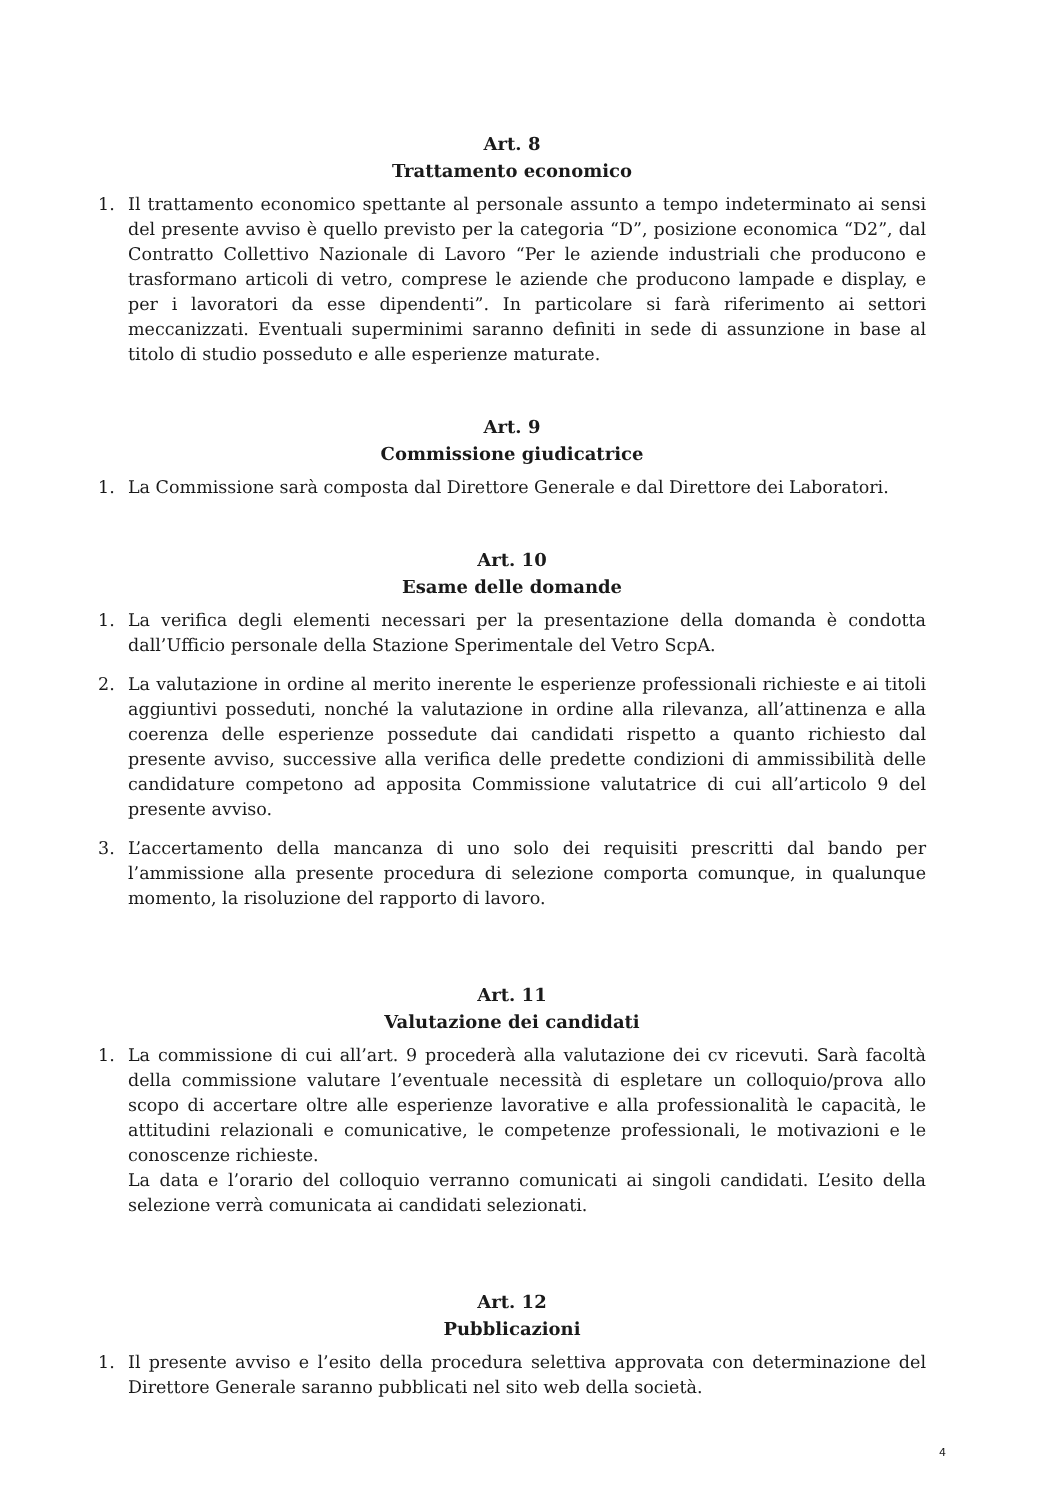Art. 8
Trattamento economico
1. Il trattamento economico spettante al personale assunto a tempo indeterminato ai sensi del presente avviso è quello previsto per la categoria “D”, posizione economica “D2”, dal Contratto Collettivo Nazionale di Lavoro “Per le aziende industriali che producono e trasformano articoli di vetro, comprese le aziende che producono lampade e display, e per i lavoratori da esse dipendenti”. In particolare si farà riferimento ai settori meccanizzati. Eventuali superminimi saranno definiti in sede di assunzione in base al titolo di studio posseduto e alle esperienze maturate.
Art. 9
Commissione giudicatrice
1. La Commissione sarà composta dal Direttore Generale e dal Direttore dei Laboratori.
Art. 10
Esame delle domande
1. La verifica degli elementi necessari per la presentazione della domanda è condotta dall’Ufficio personale della Stazione Sperimentale del Vetro ScpA.
2. La valutazione in ordine al merito inerente le esperienze professionali richieste e ai titoli aggiuntivi posseduti, nonché la valutazione in ordine alla rilevanza, all’attinenza e alla coerenza delle esperienze possedute dai candidati rispetto a quanto richiesto dal presente avviso, successive alla verifica delle predette condizioni di ammissibilità delle candidature competono ad apposita Commissione valutatrice di cui all’articolo 9 del presente avviso.
3. L’accertamento della mancanza di uno solo dei requisiti prescritti dal bando per l’ammissione alla presente procedura di selezione comporta comunque, in qualunque momento, la risoluzione del rapporto di lavoro.
Art. 11
Valutazione dei candidati
1. La commissione di cui all’art. 9 procederà alla valutazione dei cv ricevuti. Sarà facoltà della commissione valutare l’eventuale necessità di espletare un colloquio/prova allo scopo di accertare oltre alle esperienze lavorative e alla professionalità le capacità, le attitudini relazionali e comunicative, le competenze professionali, le motivazioni e le conoscenze richieste.
La data e l’orario del colloquio verranno comunicati ai singoli candidati. L’esito della selezione verrà comunicata ai candidati selezionati.
Art. 12
Pubblicazioni
1. Il presente avviso e l’esito della procedura selettiva approvata con determinazione del Direttore Generale saranno pubblicati nel sito web della società.
4